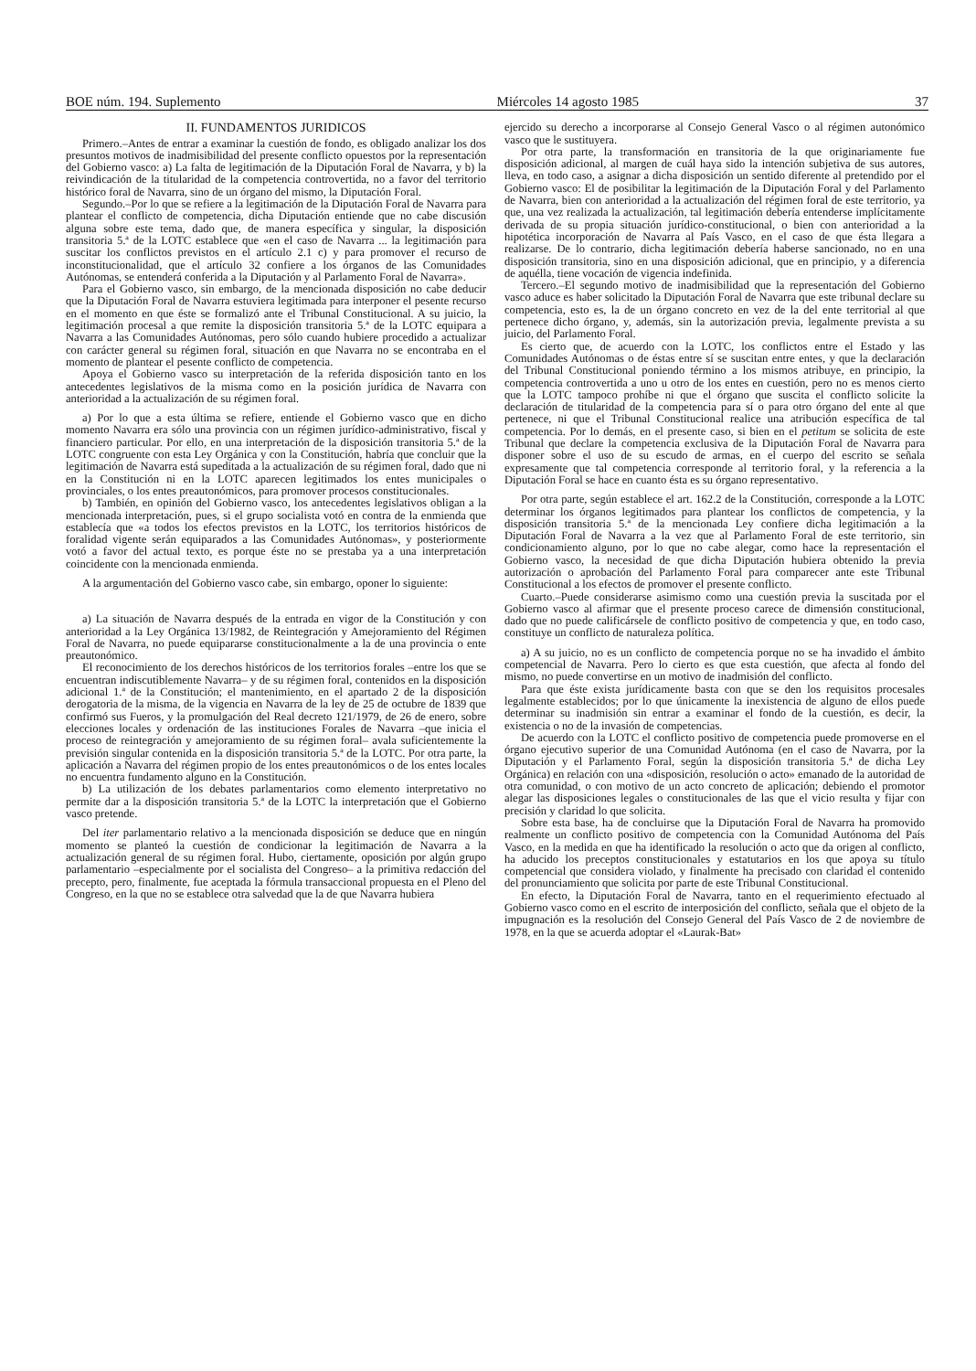BOE núm. 194. Suplemento Miércoles 14 agosto 1985 37
II. FUNDAMENTOS JURIDICOS
Primero.–Antes de entrar a examinar la cuestión de fondo, es obligado analizar los dos presuntos motivos de inadmisibilidad del presente conflicto opuestos por la representación del Gobierno vasco: a) La falta de legitimación de la Diputación Foral de Navarra, y b) la reivindicación de la titularidad de la competencia controvertida, no a favor del territorio histórico foral de Navarra, sino de un órgano del mismo, la Diputación Foral.
Segundo.–Por lo que se refiere a la legitimación de la Diputación Foral de Navarra para plantear el conflicto de competencia, dicha Diputación entiende que no cabe discusión alguna sobre este tema, dado que, de manera específica y singular, la disposición transitoria 5.ª de la LOTC establece que «en el caso de Navarra ... la legitimación para suscitar los conflictos previstos en el artículo 2.1 c) y para promover el recurso de inconstitucionalidad, que el artículo 32 confiere a los órganos de las Comunidades Autónomas, se entenderá conferida a la Diputación y al Parlamento Foral de Navarra».
Para el Gobierno vasco, sin embargo, de la mencionada disposición no cabe deducir que la Diputación Foral de Navarra estuviera legitimada para interponer el pesente recurso en el momento en que éste se formalizó ante el Tribunal Constitucional. A su juicio, la legitimación procesal a que remite la disposición transitoria 5.ª de la LOTC equipara a Navarra a las Comunidades Autónomas, pero sólo cuando hubiere procedido a actualizar con carácter general su régimen foral, situación en que Navarra no se encontraba en el momento de plantear el pesente conflicto de competencia.
Apoya el Gobierno vasco su interpretación de la referida disposición tanto en los antecedentes legislativos de la misma como en la posición jurídica de Navarra con anterioridad a la actualización de su régimen foral.
a) Por lo que a esta última se refiere, entiende el Gobierno vasco que en dicho momento Navarra era sólo una provincia con un régimen jurídico-administrativo, fiscal y financiero particular. Por ello, en una interpretación de la disposición transitoria 5.ª de la LOTC congruente con esta Ley Orgánica y con la Constitución, habría que concluir que la legitimación de Navarra está supeditada a la actualización de su régimen foral, dado que ni en la Constitución ni en la LOTC aparecen legitimados los entes municipales o provinciales, o los entes preautonómicos, para promover procesos constitucionales.
b) También, en opinión del Gobierno vasco, los antecedentes legislativos obligan a la mencionada interpretación, pues, si el grupo socialista votó en contra de la enmienda que establecía que «a todos los efectos previstos en la LOTC, los territorios históricos de foralidad vigente serán equiparados a las Comunidades Autónomas», y posteriormente votó a favor del actual texto, es porque éste no se prestaba ya a una interpretación coincidente con la mencionada enmienda.
A la argumentación del Gobierno vasco cabe, sin embargo, oponer lo siguiente:
a) La situación de Navarra después de la entrada en vigor de la Constitución y con anterioridad a la Ley Orgánica 13/1982, de Reintegración y Amejoramiento del Régimen Foral de Navarra, no puede equipararse constitucionalmente a la de una provincia o ente preautonómico.
El reconocimiento de los derechos históricos de los territorios forales –entre los que se encuentran indiscutiblemente Navarra– y de su régimen foral, contenidos en la disposición adicional 1.ª de la Constitución; el mantenimiento, en el apartado 2 de la disposición derogatoria de la misma, de la vigencia en Navarra de la ley de 25 de octubre de 1839 que confirmó sus Fueros, y la promulgación del Real decreto 121/1979, de 26 de enero, sobre elecciones locales y ordenación de las instituciones Forales de Navarra –que inicia el proceso de reintegración y amejoramiento de su régimen foral– avala suficientemente la previsión singular contenida en la disposición transitoria 5.ª de la LOTC. Por otra parte, la aplicación a Navarra del régimen propio de los entes preautonómicos o de los entes locales no encuentra fundamento alguno en la Constitución.
b) La utilización de los debates parlamentarios como elemento interpretativo no permite dar a la disposición transitoria 5.ª de la LOTC la interpretación que el Gobierno vasco pretende.
Del iter parlamentario relativo a la mencionada disposición se deduce que en ningún momento se planteó la cuestión de condicionar la legitimación de Navarra a la actualización general de su régimen foral. Hubo, ciertamente, oposición por algún grupo parlamentario –especialmente por el socialista del Congreso– a la primitiva redacción del precepto, pero, finalmente, fue aceptada la fórmula transaccional propuesta en el Pleno del Congreso, en la que no se establece otra salvedad que la de que Navarra hubiera
ejercido su derecho a incorporarse al Consejo General Vasco o al régimen autonómico vasco que le sustituyera.
Por otra parte, la transformación en transitoria de la que originariamente fue disposición adicional, al margen de cuál haya sido la intención subjetiva de sus autores, lleva, en todo caso, a asignar a dicha disposición un sentido diferente al pretendido por el Gobierno vasco: El de posibilitar la legitimación de la Diputación Foral y del Parlamento de Navarra, bien con anterioridad a la actualización del régimen foral de este territorio, ya que, una vez realizada la actualización, tal legitimación debería entenderse implícitamente derivada de su propia situación jurídico-constitucional, o bien con anterioridad a la hipotética incorporación de Navarra al País Vasco, en el caso de que ésta llegara a realizarse. De lo contrario, dicha legitimación debería haberse sancionado, no en una disposición transitoria, sino en una disposición adicional, que en principio, y a diferencia de aquélla, tiene vocación de vigencia indefinida.
Tercero.–El segundo motivo de inadmisibilidad que la representación del Gobierno vasco aduce es haber solicitado la Diputación Foral de Navarra que este tribunal declare su competencia, esto es, la de un órgano concreto en vez de la del ente territorial al que pertenece dicho órgano, y, además, sin la autorización previa, legalmente prevista a su juicio, del Parlamento Foral.
Es cierto que, de acuerdo con la LOTC, los conflictos entre el Estado y las Comunidades Autónomas o de éstas entre sí se suscitan entre entes, y que la declaración del Tribunal Constitucional poniendo término a los mismos atribuye, en principio, la competencia controvertida a uno u otro de los entes en cuestión, pero no es menos cierto que la LOTC tampoco prohíbe ni que el órgano que suscita el conflicto solicite la declaración de titularidad de la competencia para sí o para otro órgano del ente al que pertenece, ni que el Tribunal Constitucional realice una atribución específica de tal competencia. Por lo demás, en el presente caso, si bien en el petitum se solicita de este Tribunal que declare la competencia exclusiva de la Diputación Foral de Navarra para disponer sobre el uso de su escudo de armas, en el cuerpo del escrito se señala expresamente que tal competencia corresponde al territorio foral, y la referencia a la Diputación Foral se hace en cuanto ésta es su órgano representativo.
Por otra parte, según establece el art. 162.2 de la Constitución, corresponde a la LOTC determinar los órganos legitimados para plantear los conflictos de competencia, y la disposición transitoria 5.ª de la mencionada Ley confiere dicha legitimación a la Diputación Foral de Navarra a la vez que al Parlamento Foral de este territorio, sin condicionamiento alguno, por lo que no cabe alegar, como hace la representación el Gobierno vasco, la necesidad de que dicha Diputación hubiera obtenido la previa autorización o aprobación del Parlamento Foral para comparecer ante este Tribunal Constitucional a los efectos de promover el presente conflicto.
Cuarto.–Puede considerarse asimismo como una cuestión previa la suscitada por el Gobierno vasco al afirmar que el presente proceso carece de dimensión constitucional, dado que no puede calificársele de conflicto positivo de competencia y que, en todo caso, constituye un conflicto de naturaleza política.
a) A su juicio, no es un conflicto de competencia porque no se ha invadido el ámbito competencial de Navarra. Pero lo cierto es que esta cuestión, que afecta al fondo del mismo, no puede convertirse en un motivo de inadmisión del conflicto.
Para que éste exista jurídicamente basta con que se den los requisitos procesales legalmente establecidos; por lo que únicamente la inexistencia de alguno de ellos puede determinar su inadmisión sin entrar a examinar el fondo de la cuestión, es decir, la existencia o no de la invasión de competencias.
De acuerdo con la LOTC el conflicto positivo de competencia puede promoverse en el órgano ejecutivo superior de una Comunidad Autónoma (en el caso de Navarra, por la Diputación y el Parlamento Foral, según la disposición transitoria 5.ª de dicha Ley Orgánica) en relación con una «disposición, resolución o acto» emanado de la autoridad de otra comunidad, o con motivo de un acto concreto de aplicación; debiendo el promotor alegar las disposiciones legales o constitucionales de las que el vicio resulta y fijar con precisión y claridad lo que solicita.
Sobre esta base, ha de concluirse que la Diputación Foral de Navarra ha promovido realmente un conflicto positivo de competencia con la Comunidad Autónoma del País Vasco, en la medida en que ha identificado la resolución o acto que da origen al conflicto, ha aducido los preceptos constitucionales y estatutarios en los que apoya su título competencial que considera violado, y finalmente ha precisado con claridad el contenido del pronunciamiento que solicita por parte de este Tribunal Constitucional.
En efecto, la Diputación Foral de Navarra, tanto en el requerimiento efectuado al Gobierno vasco como en el escrito de interposición del conflicto, señala que el objeto de la impugnación es la resolución del Consejo General del País Vasco de 2 de noviembre de 1978, en la que se acuerda adoptar el «Laurak-Bat»